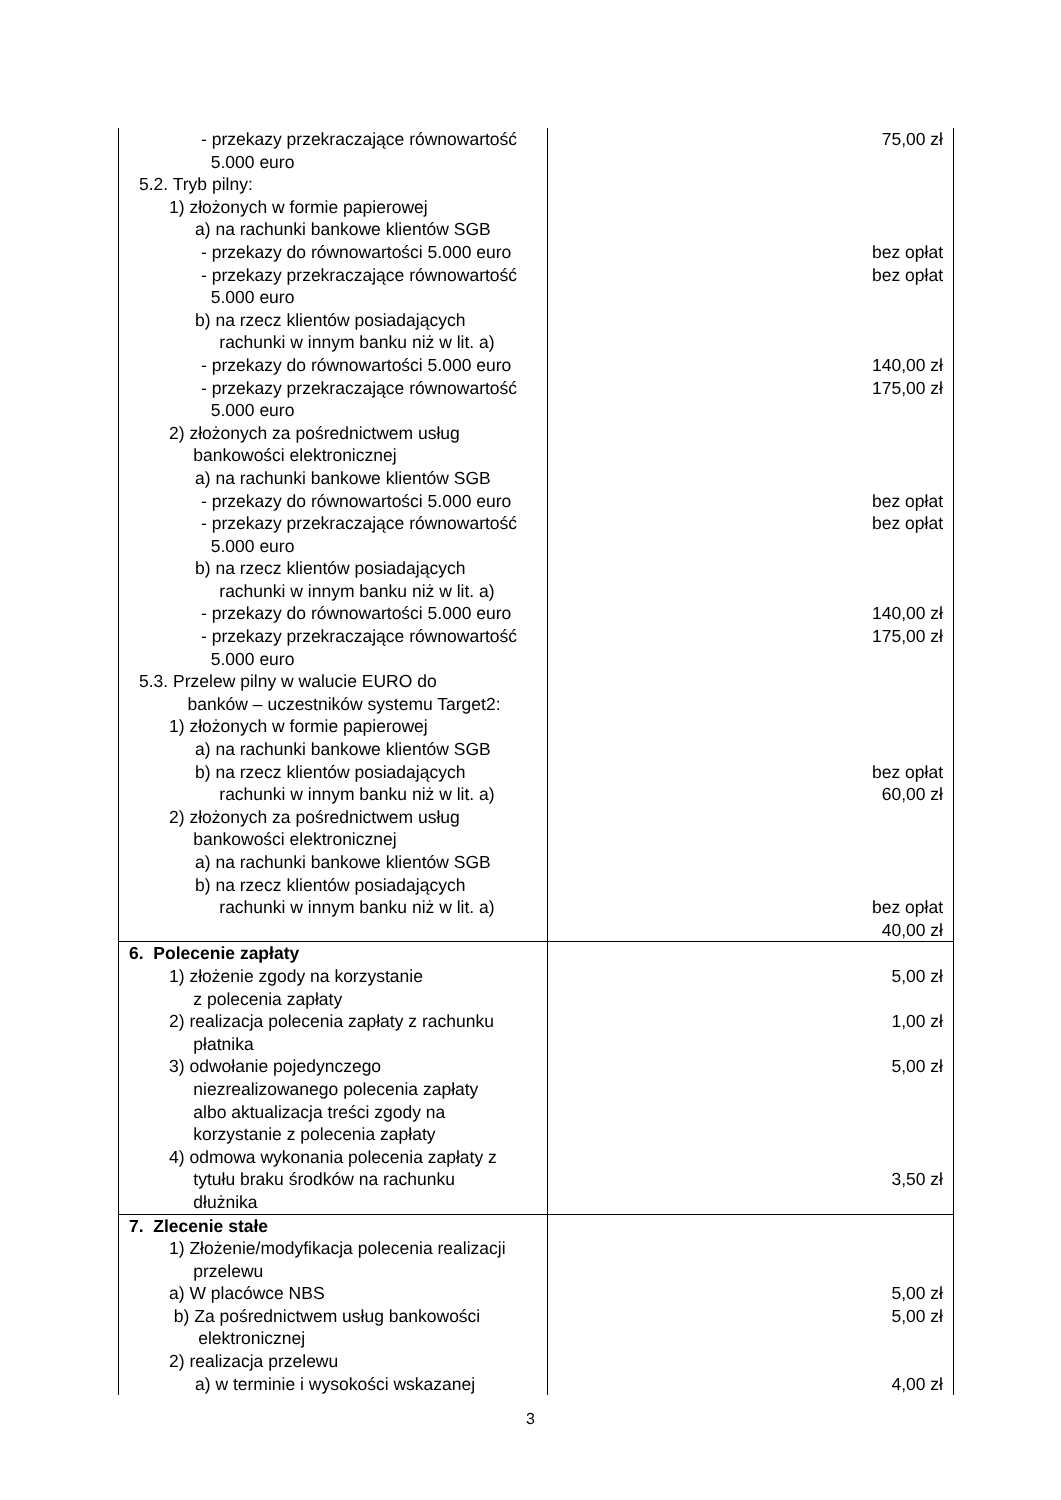| - przekazy przekraczające równowartość 5.000 euro 5.2. Tryb pilny: 1) złożonych w formie papierowej a) na rachunki bankowe klientów SGB - przekazy do równowartości 5.000 euro - przekazy przekraczające równowartość 5.000 euro b) na rzecz klientów posiadających rachunki w innym banku niż w lit. a) - przekazy do równowartości 5.000 euro - przekazy przekraczające równowartość 5.000 euro 2) złożonych za pośrednictwem usług bankowości elektronicznej a) na rachunki bankowe klientów SGB - przekazy do równowartości 5.000 euro - przekazy przekraczające równowartość 5.000 euro b) na rzecz klientów posiadających rachunki w innym banku niż w lit. a) - przekazy do równowartości 5.000 euro - przekazy przekraczające równowartość 5.000 euro 5.3. Przelew pilny w walucie EURO do banków – uczestników systemu Target2: 1) złożonych w formie papierowej a) na rachunki bankowe klientów SGB b) na rzecz klientów posiadających rachunki w innym banku niż w lit. a) 2) złożonych za pośrednictwem usług bankowości elektronicznej a) na rachunki bankowe klientów SGB b) na rzecz klientów posiadających rachunki w innym banku niż w lit. a) | 75,00 zł bez opłat bez opłat 140,00 zł 175,00 zł bez opłat bez opłat 140,00 zł 175,00 zł bez opłat 60,00 zł bez opłat 40,00 zł |
| 6. Polecenie zapłaty 1) złożenie zgody na korzystanie z polecenia zapłaty 2) realizacja polecenia zapłaty z rachunku płatnika 3) odwołanie pojedynczego niezrealizowanego polecenia zapłaty albo aktualizacja treści zgody na korzystanie z polecenia zapłaty 4) odmowa wykonania polecenia zapłaty z tytułu braku środków na rachunku dłużnika | 5,00 zł 1,00 zł 5,00 zł 3,50 zł |
| 7. Zlecenie stałe 1) Złożenie/modyfikacja polecenia realizacji przelewu a) W placówce NBS b) Za pośrednictwem usług bankowości elektronicznej 2) realizacja przelewu a) w terminie i wysokości wskazanej | 5,00 zł 5,00 zł 4,00 zł |
3